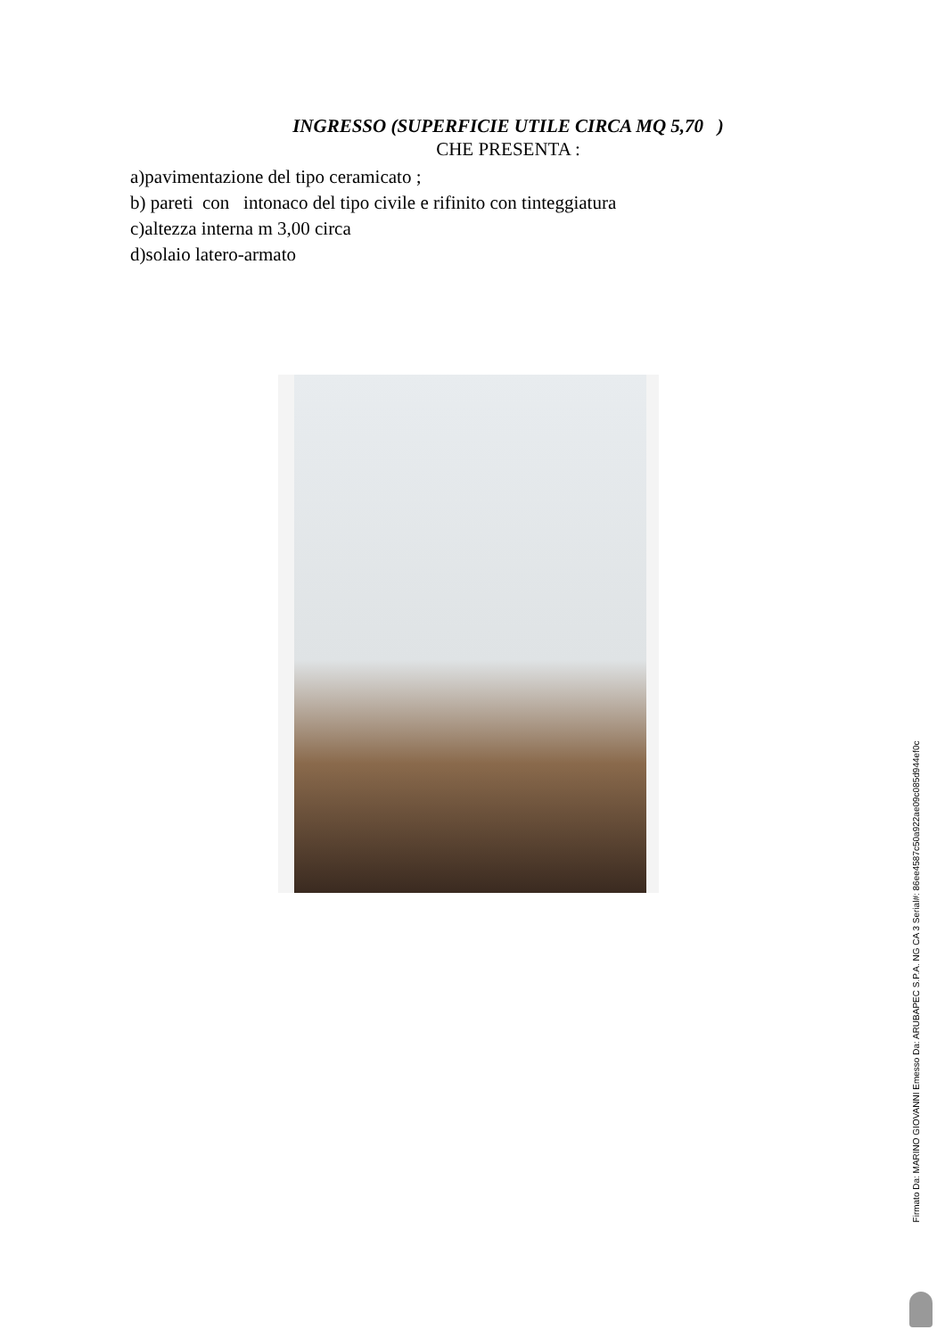INGRESSO (SUPERFICIE UTILE CIRCA MQ 5,70 )
CHE PRESENTA :
a)pavimentazione del tipo ceramicato ;
b) pareti con intonaco del tipo civile e rifinito con tinteggiatura
c)altezza interna m 3,00 circa
d)solaio latero-armato
Firmato Da: MARINO GIOVANNI Emesso Da: ARUBAPEC S.P.A. NG CA 3 Serial#: 86ee4587c50a922ae09c085d944ef0c